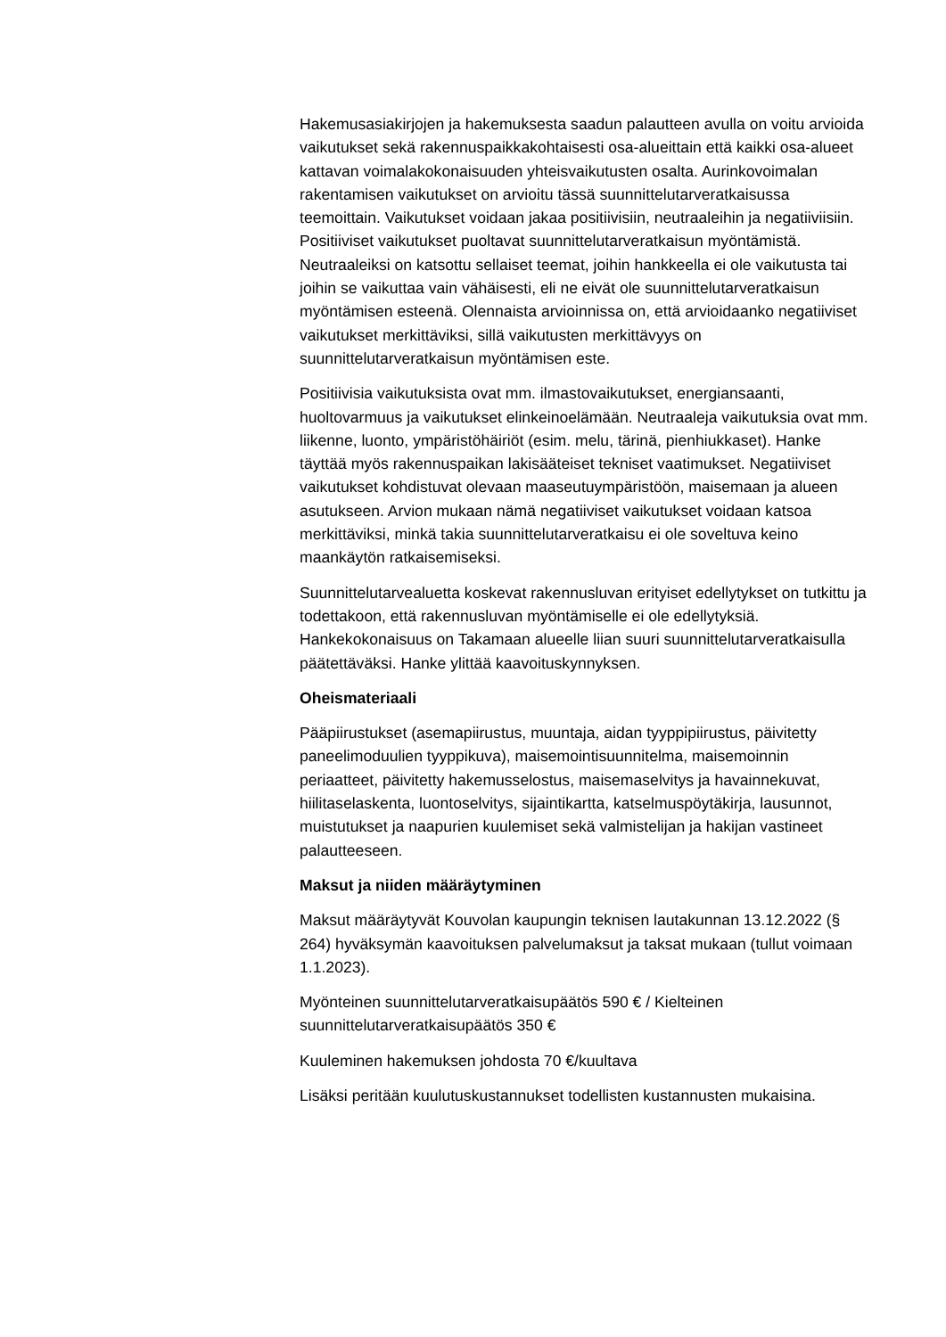Hakemusasiakirjojen ja hakemuksesta saadun palautteen avulla on voitu arvioida vaikutukset sekä rakennuspaikkakohtaisesti osa-alueittain että kaikki osa-alueet kattavan voimalakokonaisuuden yhteisvaikutusten osalta. Aurinkovoimalan rakentamisen vaikutukset on arvioitu tässä suunnittelutarveratkaisussa teemoittain. Vaikutukset voidaan jakaa positiivisiin, neutraaleihin ja negatiiviisiin. Positiiviset vaikutukset puoltavat suunnittelutarveratkaisun myöntämistä. Neutraaleiksi on katsottu sellaiset teemat, joihin hankkeella ei ole vaikutusta tai joihin se vaikuttaa vain vähäisesti, eli ne eivät ole suunnittelutarveratkaisun myöntämisen esteenä. Olennaista arvioinnissa on, että arvioidaanko negatiiviset vaikutukset merkittäviksi, sillä vaikutusten merkittävyys on suunnittelutarveratkaisun myöntämisen este.
Positiivisia vaikutuksista ovat mm. ilmastovaikutukset, energiansaanti, huoltovarmuus ja vaikutukset elinkeinoelämään. Neutraaleja vaikutuksia ovat mm. liikenne, luonto, ympäristöhäiriöt (esim. melu, tärinä, pienhiukkaset). Hanke täyttää myös rakennuspaikan lakisääteiset tekniset vaatimukset. Negatiiviset vaikutukset kohdistuvat olevaan maaseutuympäristöön, maisemaan ja alueen asutukseen. Arvion mukaan nämä negatiiviset vaikutukset voidaan katsoa merkittäviksi, minkä takia suunnittelutarveratkaisu ei ole soveltuva keino maankäytön ratkaisemiseksi.
Suunnittelutarvealuetta koskevat rakennusluvan erityiset edellytykset on tutkittu ja todettakoon, että rakennusluvan myöntämiselle ei ole edellytyksiä. Hankekokonaisuus on Takamaan alueelle liian suuri suunnittelutarveratkaisulla päätettäväksi. Hanke ylittää kaavoituskynnyksen.
Oheismateriaali
Pääpiirustukset (asemapiirustus, muuntaja, aidan tyyppipiirustus, päivitetty paneelimoduulien tyyppikuva), maisemointisuunnitelma, maisemoinnin periaatteet, päivitetty hakemusselostus, maisemaselvitys ja havainnekuvat, hiilitaselaskenta, luontoselvitys, sijaintikartta, katselmuspöytäkirja, lausunnot, muistutukset ja naapurien kuulemiset sekä valmistelijan ja hakijan vastineet palautteeseen.
Maksut ja niiden määräytyminen
Maksut määräytyvät Kouvolan kaupungin teknisen lautakunnan 13.12.2022 (§ 264) hyväksymän kaavoituksen palvelumaksut ja taksat mukaan (tullut voimaan 1.1.2023).
Myönteinen suunnittelutarveratkaisupäätös 590 € / Kielteinen suunnittelutarveratkaisupäätös 350 €
Kuuleminen hakemuksen johdosta 70 €/kuultava
Lisäksi peritään kuulutuskustannukset todellisten kustannusten mukaisina.